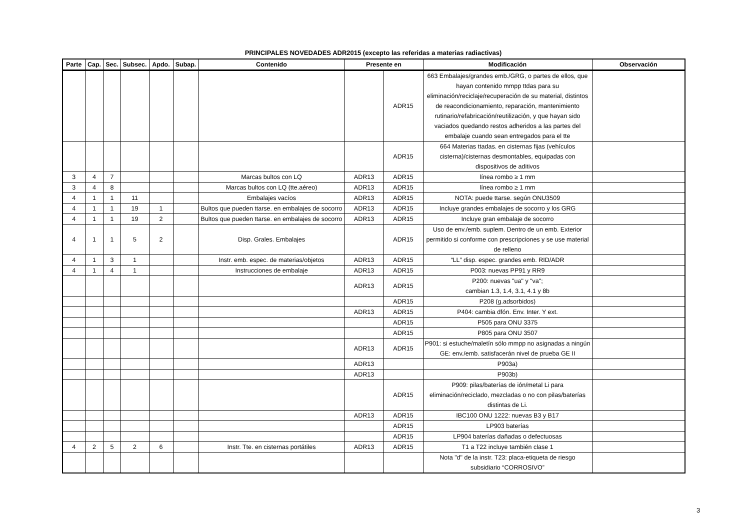PRINCIPALES NOVEDADES ADR2015 (excepto las referidas a materias radiactivas)
| Parte | Cap. | Sec. | Subsec. | Apdo. | Subap. | Contenido | Presente en | | Modificación | Observación |
| --- | --- | --- | --- | --- | --- | --- | --- | --- | --- | --- |
| | | | | | | | | ADR15 | 663 Embalajes/grandes emb./GRG, o partes de ellos, que hayan contenido mmpp ttdas para su eliminación/reciclaje/recuperación de su material, distintos de reacondicionamiento, reparación, mantenimiento rutinario/refabricación/reutilización, y que hayan sido vaciados quedando restos adheridos a las partes del embalaje cuando sean entregados para el tte | |
| | | | | | | | | ADR15 | 664 Materias ttadas. en cisternas fijas (vehículos cisterna)/cisternas desmontables, equipadas con dispositivos de aditivos | |
| 3 | 4 | 7 | | | | Marcas bultos con LQ | ADR13 | ADR15 | línea rombo ≥ 1 mm | |
| 3 | 4 | 8 | | | | Marcas bultos con LQ (tte.aéreo) | ADR13 | ADR15 | línea rombo ≥ 1 mm | |
| 4 | 1 | 1 | 11 | | | Embalajes vacíos | ADR13 | ADR15 | NOTA: puede ttarse. según ONU3509 | |
| 4 | 1 | 1 | 19 | 1 | | Bultos que pueden ttarse. en embalajes de socorro | ADR13 | ADR15 | Incluye grandes embalajes de socorro y los GRG | |
| 4 | 1 | 1 | 19 | 2 | | Bultos que pueden ttarse. en embalajes de socorro | ADR13 | ADR15 | Incluye gran embalaje de socorro | |
| 4 | 1 | 1 | 5 | 2 | | Disp. Grales. Embalajes | | ADR15 | Uso de env./emb. suplem. Dentro de un emb. Exterior permitido si conforme con prescripciones y se use material de relleno | |
| 4 | 1 | 3 | 1 | | | Instr. emb. espec. de materias/objetos | ADR13 | ADR15 | “LL” disp. espec. grandes emb. RID/ADR | |
| 4 | 1 | 4 | 1 | | | Instrucciones de embalaje | ADR13 | ADR15 | P003: nuevas PP91 y RR9 | |
| | | | | | | | ADR13 | ADR15 | P200: nuevas "ua" y "va"; cambian 1.3, 1.4, 3.1, 4.1 y 8b | |
| | | | | | | | | ADR15 | P208 (g.adsorbidos) | |
| | | | | | | | ADR13 | ADR15 | P404: cambia dfón. Env. Inter. Y ext. | |
| | | | | | | | | ADR15 | P505 para ONU 3375 | |
| | | | | | | | | ADR15 | P805 para ONU 3507 | |
| | | | | | | | ADR13 | ADR15 | P901: si estuche/maletín sólo mmpp no asignadas a ningún GE: env./emb. satisfacerán nivel de prueba GE II | |
| | | | | | | | ADR13 | | P903a) | |
| | | | | | | | ADR13 | | P903b) | |
| | | | | | | | | ADR15 | P909: pilas/baterías de ión/metal Li para eliminación/reciclado, mezcladas o no con pilas/baterías distintas de Li. | |
| | | | | | | | ADR13 | ADR15 | IBC100 ONU 1222: nuevas B3 y B17 | |
| | | | | | | | | ADR15 | LP903 baterías | |
| | | | | | | | | ADR15 | LP904 baterías dañadas o defectuosas | |
| 4 | 2 | 5 | 2 | 6 | | Instr. Tte. en cisternas portátiles | ADR13 | ADR15 | T1 a T22 incluye también clase 1 | |
| | | | | | | | | | Nota "d" de la instr. T23: placa-etiqueta de riesgo subsidiario “CORROSIVO” | |
3